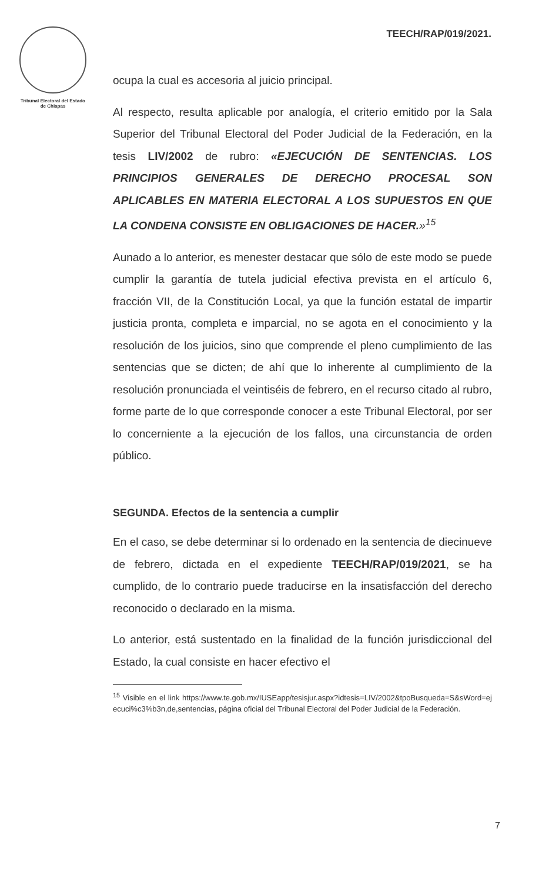Tribunal Electoral del Estado de Chiapas
TEECH/RAP/019/2021.
ocupa la cual es accesoria al juicio principal.
Al respecto, resulta aplicable por analogía, el criterio emitido por la Sala Superior del Tribunal Electoral del Poder Judicial de la Federación, en la tesis LIV/2002 de rubro: «EJECUCIÓN DE SENTENCIAS. LOS PRINCIPIOS GENERALES DE DERECHO PROCESAL SON APLICABLES EN MATERIA ELECTORAL A LOS SUPUESTOS EN QUE LA CONDENA CONSISTE EN OBLIGACIONES DE HACER.»<sup>15</sup>
Aunado a lo anterior, es menester destacar que sólo de este modo se puede cumplir la garantía de tutela judicial efectiva prevista en el artículo 6, fracción VII, de la Constitución Local, ya que la función estatal de impartir justicia pronta, completa e imparcial, no se agota en el conocimiento y la resolución de los juicios, sino que comprende el pleno cumplimiento de las sentencias que se dicten; de ahí que lo inherente al cumplimiento de la resolución pronunciada el veintiséis de febrero, en el recurso citado al rubro, forme parte de lo que corresponde conocer a este Tribunal Electoral, por ser lo concerniente a la ejecución de los fallos, una circunstancia de orden público.
SEGUNDA. Efectos de la sentencia a cumplir
En el caso, se debe determinar si lo ordenado en la sentencia de diecinueve de febrero, dictada en el expediente TEECH/RAP/019/2021, se ha cumplido, de lo contrario puede traducirse en la insatisfacción del derecho reconocido o declarado en la misma.
Lo anterior, está sustentado en la finalidad de la función jurisdiccional del Estado, la cual consiste en hacer efectivo el
<sup>15</sup> Visible en el link https://www.te.gob.mx/IUSEapp/tesisjur.aspx?idtesis=LIV/2002&tpoBusqueda=S&sWord=ejecuci%c3%b3n,de,sentencias, página oficial del Tribunal Electoral del Poder Judicial de la Federación.
7